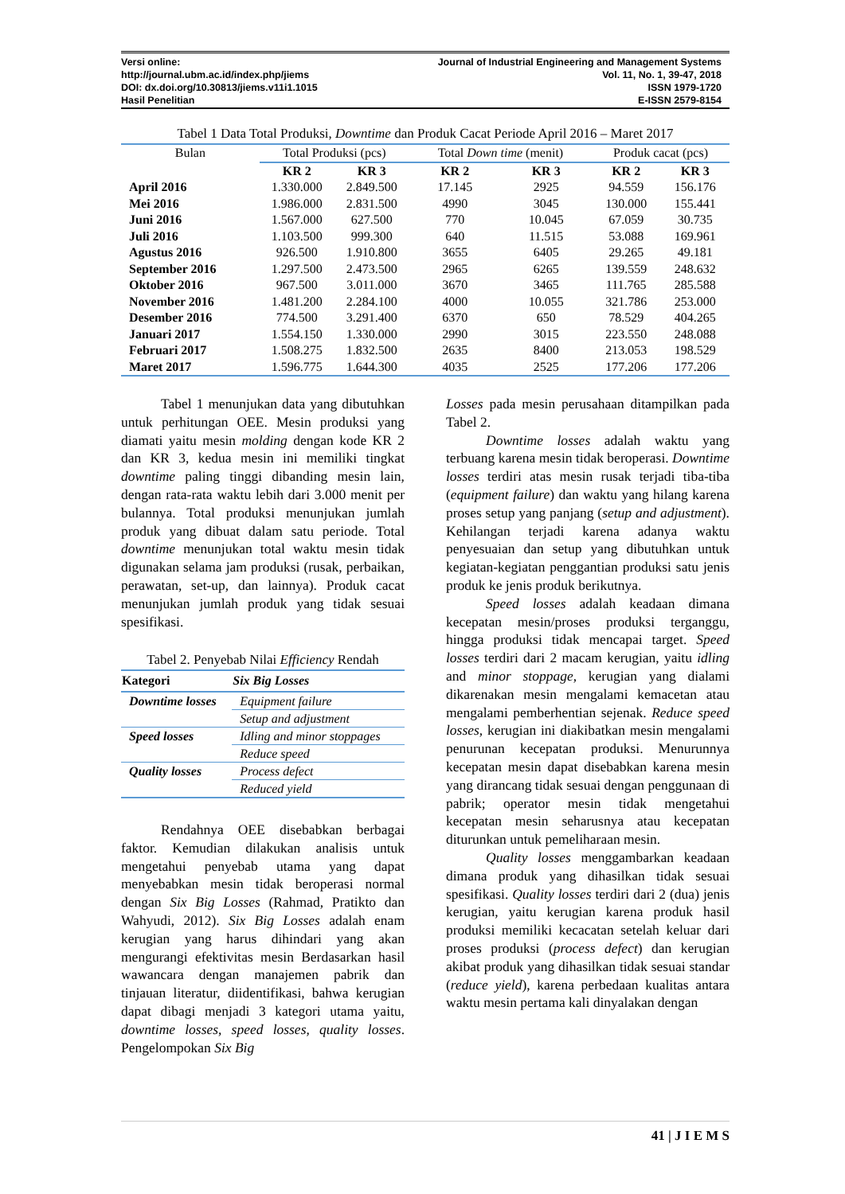Versi online:
http://journal.ubm.ac.id/index.php/jiems
DOI: dx.doi.org/10.30813/jiems.v11i1.1015
Hasil Penelitian
Journal of Industrial Engineering and Management Systems
Vol. 11, No. 1, 39-47, 2018
ISSN 1979-1720
E-ISSN 2579-8154
Tabel 1 Data Total Produksi, Downtime dan Produk Cacat Periode April 2016 – Maret 2017
| Bulan | Total Produksi (pcs) | | Total Down time (menit) | | Produk cacat (pcs) | |
| --- | --- | --- | --- | --- | --- | --- |
| | KR 2 | KR 3 | KR 2 | KR 3 | KR 2 | KR 3 |
| April 2016 | 1.330.000 | 2.849.500 | 17.145 | 2925 | 94.559 | 156.176 |
| Mei 2016 | 1.986.000 | 2.831.500 | 4990 | 3045 | 130.000 | 155.441 |
| Juni 2016 | 1.567.000 | 627.500 | 770 | 10.045 | 67.059 | 30.735 |
| Juli 2016 | 1.103.500 | 999.300 | 640 | 11.515 | 53.088 | 169.961 |
| Agustus 2016 | 926.500 | 1.910.800 | 3655 | 6405 | 29.265 | 49.181 |
| September 2016 | 1.297.500 | 2.473.500 | 2965 | 6265 | 139.559 | 248.632 |
| Oktober 2016 | 967.500 | 3.011.000 | 3670 | 3465 | 111.765 | 285.588 |
| November 2016 | 1.481.200 | 2.284.100 | 4000 | 10.055 | 321.786 | 253.000 |
| Desember 2016 | 774.500 | 3.291.400 | 6370 | 650 | 78.529 | 404.265 |
| Januari 2017 | 1.554.150 | 1.330.000 | 2990 | 3015 | 223.550 | 248.088 |
| Februari 2017 | 1.508.275 | 1.832.500 | 2635 | 8400 | 213.053 | 198.529 |
| Maret 2017 | 1.596.775 | 1.644.300 | 4035 | 2525 | 177.206 | 177.206 |
Tabel 1 menunjukan data yang dibutuhkan untuk perhitungan OEE. Mesin produksi yang diamati yaitu mesin molding dengan kode KR 2 dan KR 3, kedua mesin ini memiliki tingkat downtime paling tinggi dibanding mesin lain, dengan rata-rata waktu lebih dari 3.000 menit per bulannya. Total produksi menunjukan jumlah produk yang dibuat dalam satu periode. Total downtime menunjukan total waktu mesin tidak digunakan selama jam produksi (rusak, perbaikan, perawatan, set-up, dan lainnya). Produk cacat menunjukan jumlah produk yang tidak sesuai spesifikasi.
Tabel 2. Penyebab Nilai Efficiency Rendah
| Kategori | Six Big Losses |
| --- | --- |
| Downtime losses | Equipment failure |
| | Setup and adjustment |
| Speed losses | Idling and minor stoppages |
| | Reduce speed |
| Quality losses | Process defect |
| | Reduced yield |
Rendahnya OEE disebabkan berbagai faktor. Kemudian dilakukan analisis untuk mengetahui penyebab utama yang dapat menyebabkan mesin tidak beroperasi normal dengan Six Big Losses (Rahmad, Pratikto dan Wahyudi, 2012). Six Big Losses adalah enam kerugian yang harus dihindari yang akan mengurangi efektivitas mesin Berdasarkan hasil wawancara dengan manajemen pabrik dan tinjauan literatur, diidentifikasi, bahwa kerugian dapat dibagi menjadi 3 kategori utama yaitu, downtime losses, speed losses, quality losses. Pengelompokan Six Big
Losses pada mesin perusahaan ditampilkan pada Tabel 2.
Downtime losses adalah waktu yang terbuang karena mesin tidak beroperasi. Downtime losses terdiri atas mesin rusak terjadi tiba-tiba (equipment failure) dan waktu yang hilang karena proses setup yang panjang (setup and adjustment). Kehilangan terjadi karena adanya waktu penyesuaian dan setup yang dibutuhkan untuk kegiatan-kegiatan penggantian produksi satu jenis produk ke jenis produk berikutnya.
Speed losses adalah keadaan dimana kecepatan mesin/proses produksi terganggu, hingga produksi tidak mencapai target. Speed losses terdiri dari 2 macam kerugian, yaitu idling and minor stoppage, kerugian yang dialami dikarenakan mesin mengalami kemacetan atau mengalami pemberhentian sejenak. Reduce speed losses, kerugian ini diakibatkan mesin mengalami penurunan kecepatan produksi. Menurunnya kecepatan mesin dapat disebabkan karena mesin yang dirancang tidak sesuai dengan penggunaan di pabrik; operator mesin tidak mengetahui kecepatan mesin seharusnya atau kecepatan diturunkan untuk pemeliharaan mesin.
Quality losses menggambarkan keadaan dimana produk yang dihasilkan tidak sesuai spesifikasi. Quality losses terdiri dari 2 (dua) jenis kerugian, yaitu kerugian karena produk hasil produksi memiliki kecacatan setelah keluar dari proses produksi (process defect) dan kerugian akibat produk yang dihasilkan tidak sesuai standar (reduce yield), karena perbedaan kualitas antara waktu mesin pertama kali dinyalakan dengan
41 | J I E M S